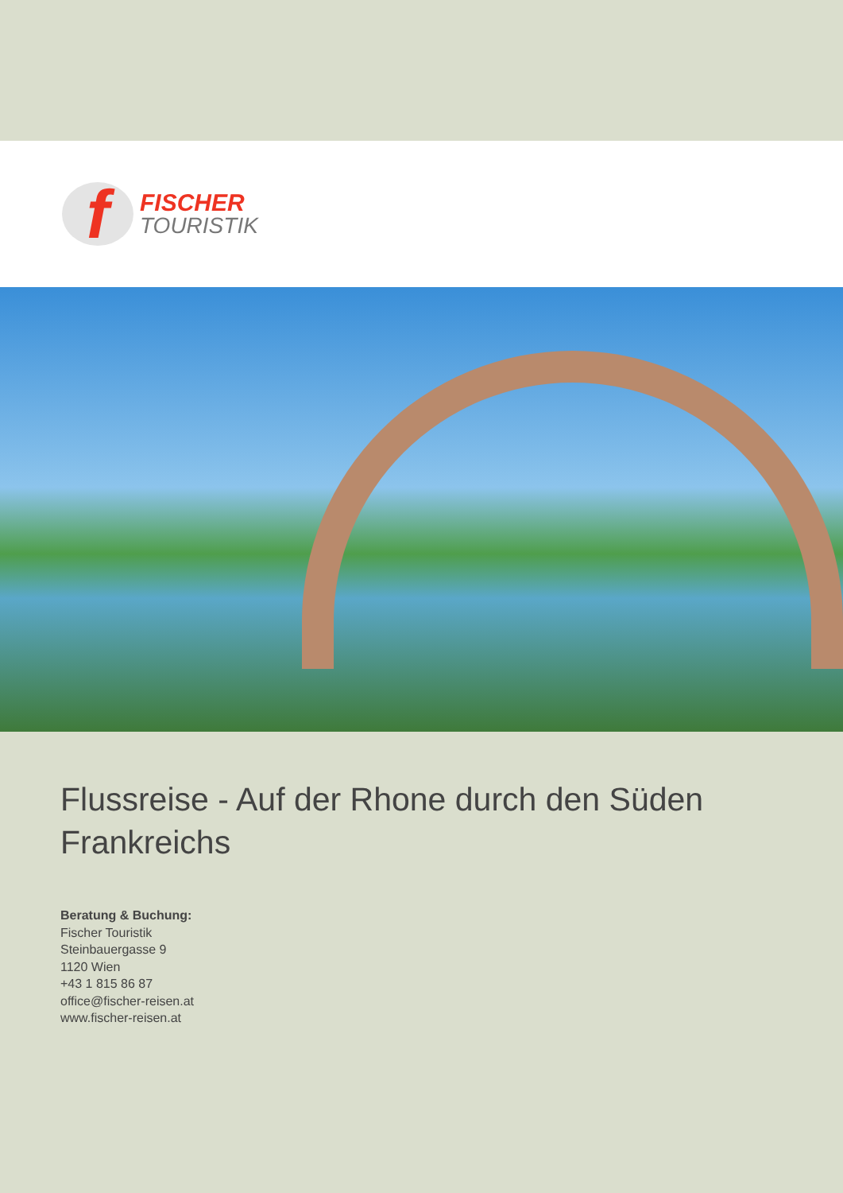f
FISCHER
TOURISTIK
Flussreise - Auf der Rhone durch den Süden Frankreichs
Beratung & Buchung:
Fischer Touristik
Steinbauergasse 9
1120 Wien
+43 1 815 86 87
office@fischer-reisen.at
www.fischer-reisen.at